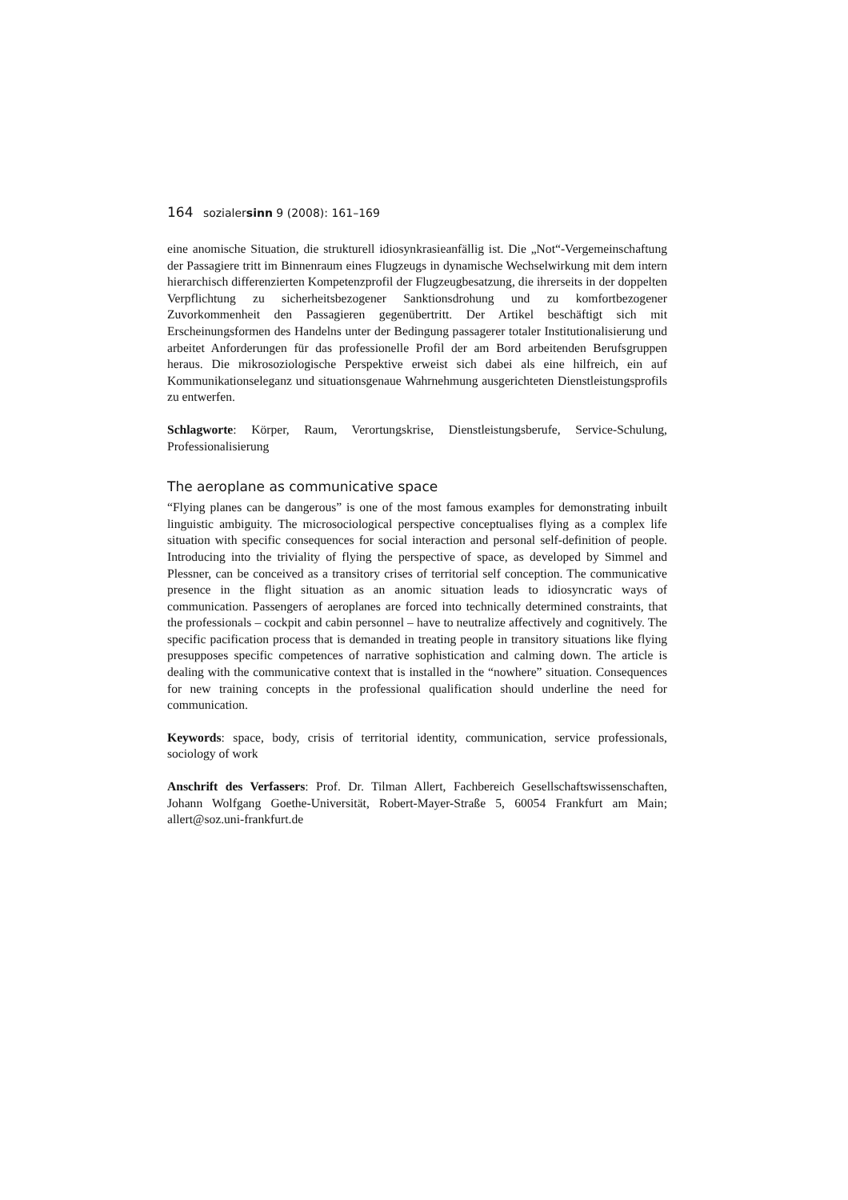164 sozialersinn 9 (2008): 161–169
eine anomische Situation, die strukturell idiosynkrasieanfällig ist. Die „Not“-Vergemeinschaftung der Passagiere tritt im Binnenraum eines Flugzeugs in dynamische Wechselwirkung mit dem intern hierarchisch differenzierten Kompetenzprofil der Flugzeugbesatzung, die ihrerseits in der doppelten Verpflichtung zu sicherheitsbezogener Sanktionsdrohung und zu komfortbezogener Zuvorkommenheit den Passagieren gegenübertritt. Der Artikel beschäftigt sich mit Erscheinungsformen des Handelns unter der Bedingung passagerer totaler Institutionalisierung und arbeitet Anforderungen für das professionelle Profil der am Bord arbeitenden Berufsgruppen heraus. Die mikrosoziologische Perspektive erweist sich dabei als eine hilfreich, ein auf Kommunikationseleganz und situationsgenaue Wahrnehmung ausgerichteten Dienstleistungsprofils zu entwerfen.
Schlagworte: Körper, Raum, Verortungskrise, Dienstleistungsberufe, Service-Schulung, Professionalisierung
The aeroplane as communicative space
“Flying planes can be dangerous” is one of the most famous examples for demonstrating inbuilt linguistic ambiguity. The microsociological perspective conceptualises flying as a complex life situation with specific consequences for social interaction and personal self-definition of people. Introducing into the triviality of flying the perspective of space, as developed by Simmel and Plessner, can be conceived as a transitory crises of territorial self conception. The communicative presence in the flight situation as an anomic situation leads to idiosyncratic ways of communication. Passengers of aeroplanes are forced into technically determined constraints, that the professionals – cockpit and cabin personnel – have to neutralize affectively and cognitively. The specific pacification process that is demanded in treating people in transitory situations like flying presupposes specific competences of narrative sophistication and calming down. The article is dealing with the communicative context that is installed in the “nowhere” situation. Consequences for new training concepts in the professional qualification should underline the need for communication.
Keywords: space, body, crisis of territorial identity, communication, service professionals, sociology of work
Anschrift des Verfassers: Prof. Dr. Tilman Allert, Fachbereich Gesellschaftswissenschaften, Johann Wolfgang Goethe-Universität, Robert-Mayer-Straße 5, 60054 Frankfurt am Main; allert@soz.uni-frankfurt.de